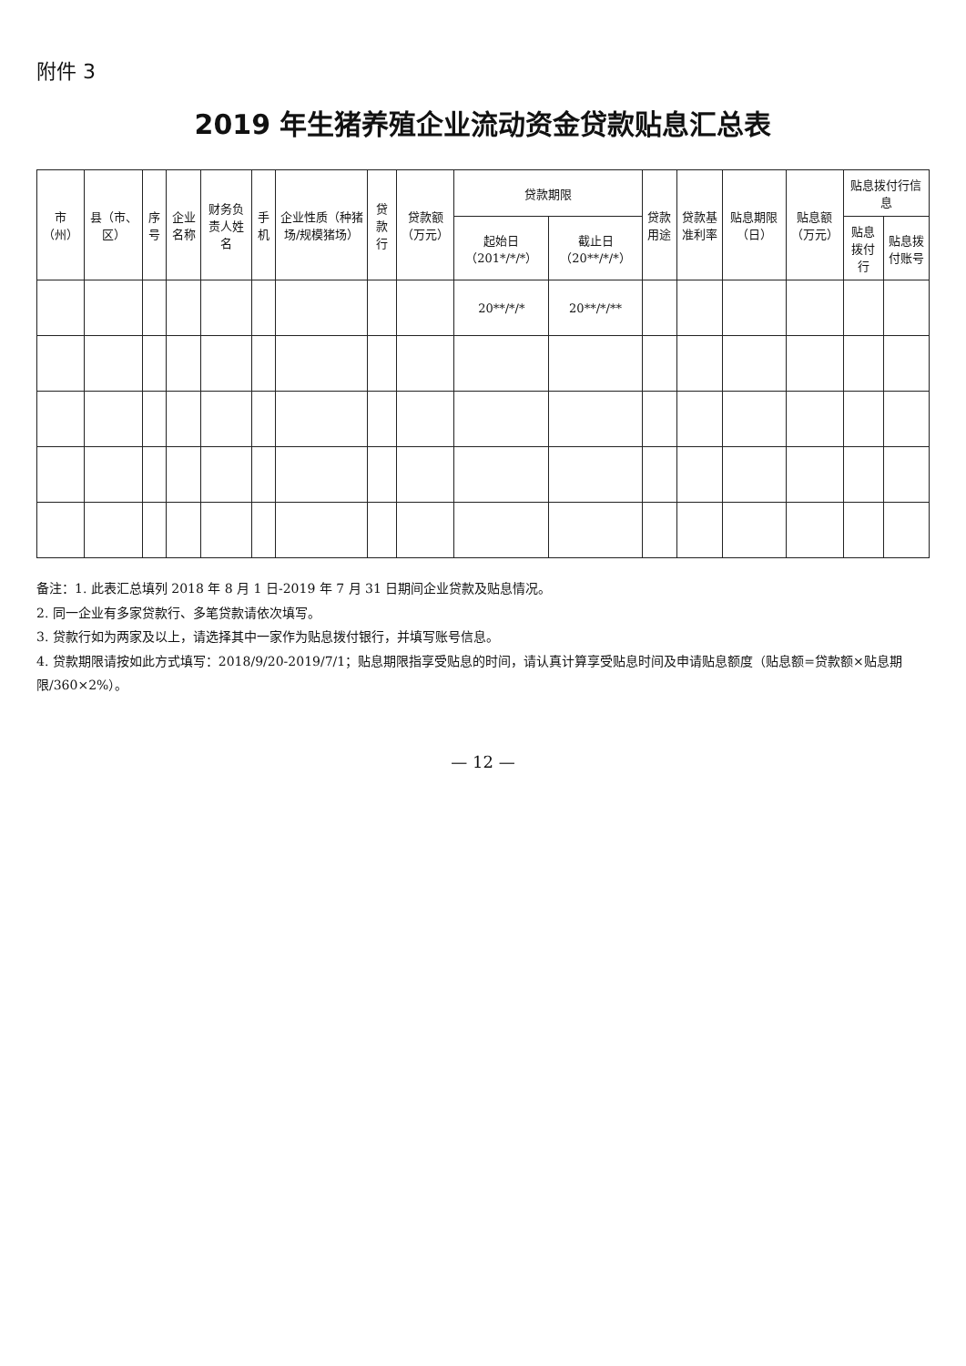附件 3
2019 年生猪养殖企业流动资金贷款贴息汇总表
| 市（州） | 县（市、区） | 序号 | 企业名称 | 财务负责人姓名 | 手机 | 企业性质（种猪场/规模猪场） | 贷款行 | 贷款额（万元） | 贷款期限 | | 贷款用途 | 贷款基准利率 | 贴息期限（日） | 贴息额（万元） | 贴息拨付行信息 | |
| --- | --- | --- | --- | --- | --- | --- | --- | --- | --- | --- | --- | --- | --- | --- | --- | --- |
| | | | | | | | | | 起始日（201*/*/*） | 截止日（20**/*/*） | | | | | 贴息拨付行 | 贴息拨付账号 |
| | | | | | | | | | 20**/*/* | 20**/*/** | | | | | | |
备注：1. 此表汇总填列 2018 年 8 月 1 日-2019 年 7 月 31 日期间企业贷款及贴息情况。
2. 同一企业有多家贷款行、多笔贷款请依次填写。
3. 贷款行如为两家及以上，请选择其中一家作为贴息拨付银行，并填写账号信息。
4. 贷款期限请按如此方式填写：2018/9/20-2019/7/1；贴息期限指享受贴息的时间，请认真计算享受贴息时间及申请贴息额度（贴息额=贷款额×贴息期限/360×2%）。
— 12 —